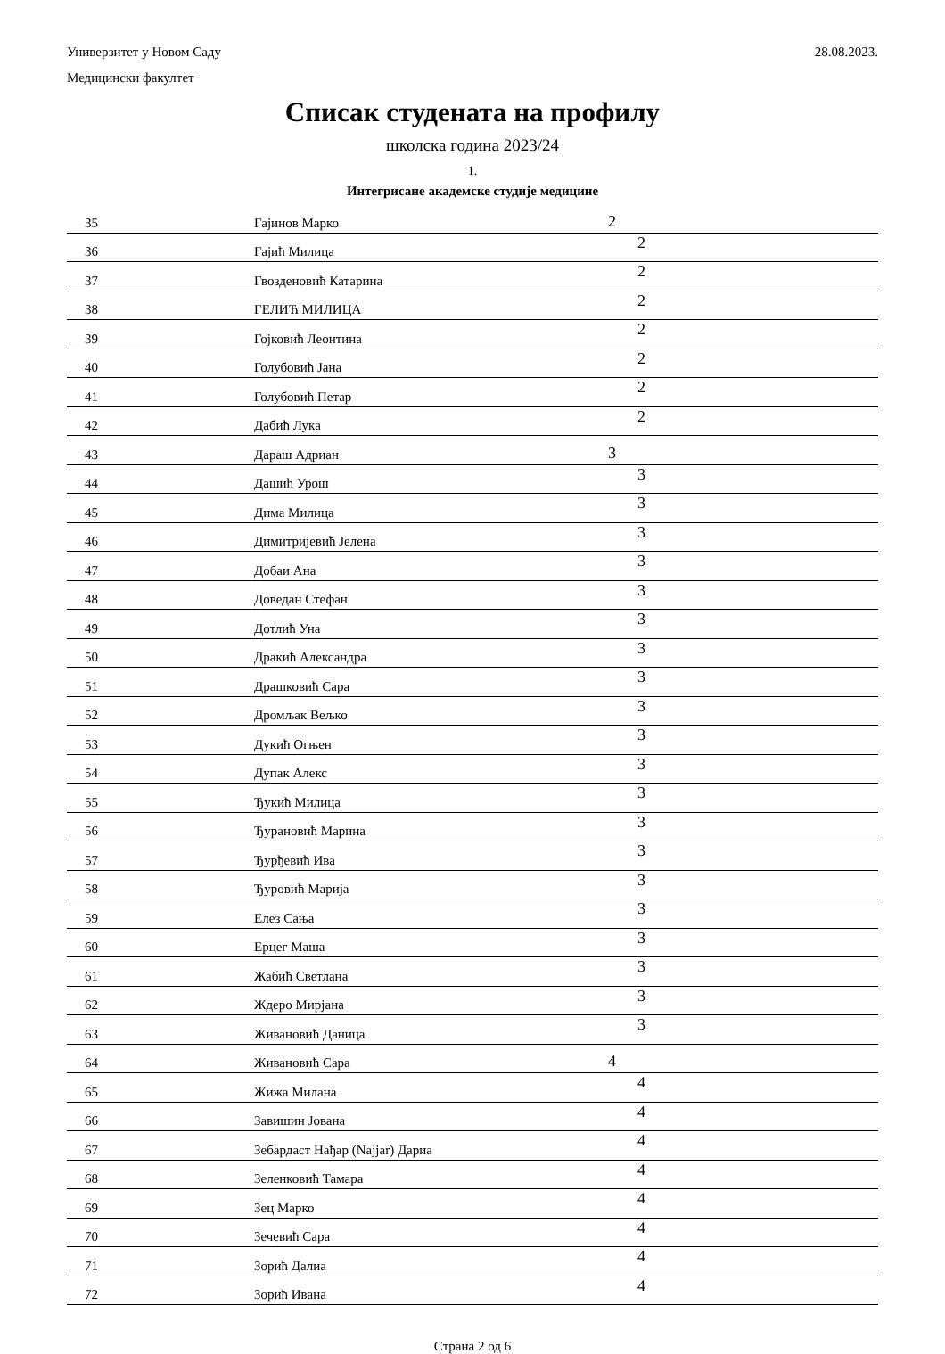Универзитет у Новом Саду 28.08.2023.
Медицински факултет
Списак студената на профилу
школска година 2023/24
1.
Интегрисане академске студије медицине
| 35 | Гајинов Марко | 2 |
| 36 | Гајић Милица | 2 |
| 37 | Гвозденовић Катарина | 2 |
| 38 | ГЕЛИЋ МИЛИЦА | 2 |
| 39 | Гојковић Леонтина | 2 |
| 40 | Голубовић Јана | 2 |
| 41 | Голубовић Петар | 2 |
| 42 | Дабић Лука | 2 |
| 43 | Дараш Адриан | 3 |
| 44 | Дашић Урош | 3 |
| 45 | Дима Милица | 3 |
| 46 | Димитријевић Јелена | 3 |
| 47 | Добаи Ана | 3 |
| 48 | Доведан Стефан | 3 |
| 49 | Дотлић Уна | 3 |
| 50 | Дракић Александра | 3 |
| 51 | Драшковић Сара | 3 |
| 52 | Дромљак Вељко | 3 |
| 53 | Дукић Огњен | 3 |
| 54 | Дупак Алекс | 3 |
| 55 | Ђукић Милица | 3 |
| 56 | Ђурановић Марина | 3 |
| 57 | Ђурђевић Ива | 3 |
| 58 | Ђуровић Марија | 3 |
| 59 | Елез Сања | 3 |
| 60 | Ерцег Маша | 3 |
| 61 | Жабић Светлана | 3 |
| 62 | Ждеро Мирјана | 3 |
| 63 | Живановић Даница | 3 |
| 64 | Живановић Сара | 4 |
| 65 | Жижа Милана | 4 |
| 66 | Завишин Јована | 4 |
| 67 | Зебардаст Нађар (Najjar) Дариа | 4 |
| 68 | Зеленковић Тамара | 4 |
| 69 | Зец Марко | 4 |
| 70 | Зечевић Сара | 4 |
| 71 | Зорић Далиа | 4 |
| 72 | Зорић Ивана | 4 |
Страна 2 од 6